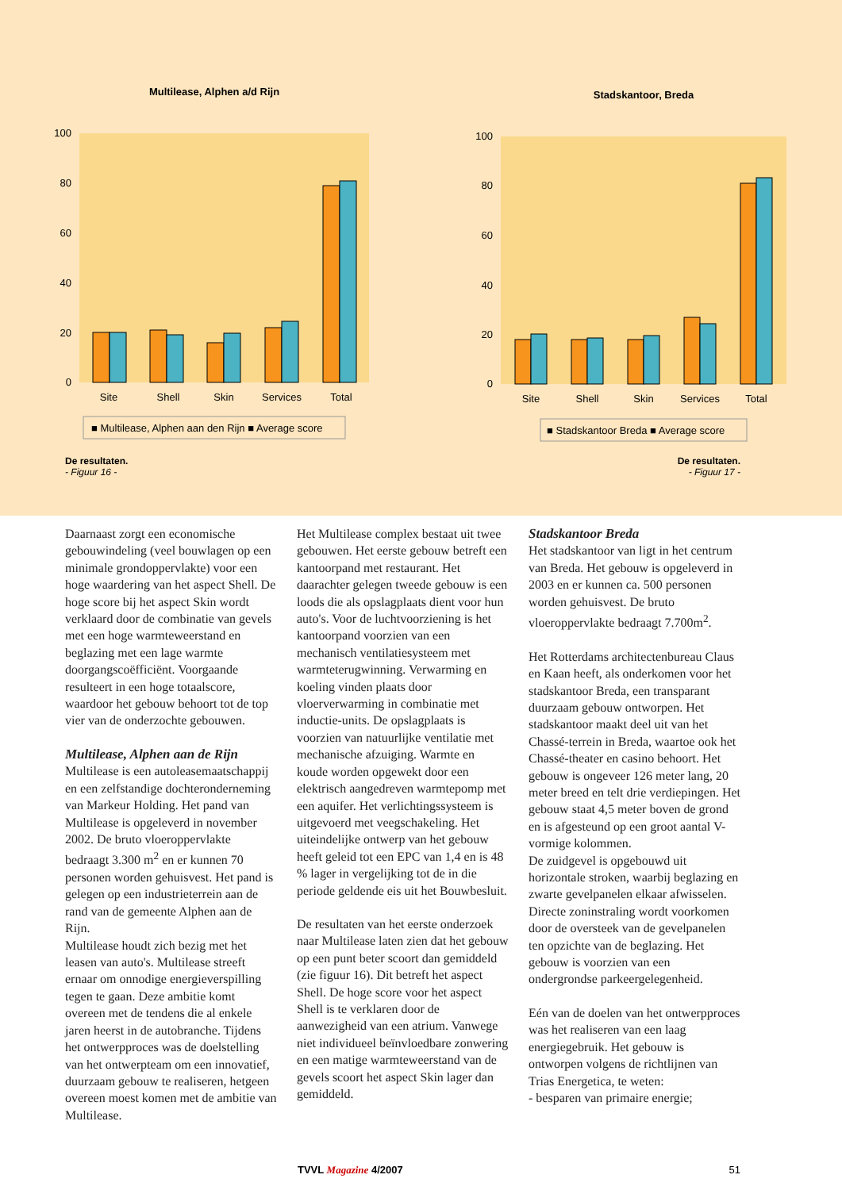Multilease, Alphen a/d Rijn
100
80
60
40
20
0
Site
Shell
Skin
Services
Total
■ Multilease, Alphen aan den Rijn ■ Average score
Stadskantoor, Breda
100
80
60
40
20
0
Site
Shell
Skin
Services
Total
■ Stadskantoor Breda ■ Average score
De resultaten.
- Figuur 16 -
De resultaten.
- Figuur 17 -
Daarnaast zorgt een economische gebouwindeling (veel bouwlagen op een minimale grondoppervlakte) voor een hoge waardering van het aspect Shell. De hoge score bij het aspect Skin wordt verklaard door de combinatie van gevels met een hoge warmteweerstand en beglazing met een lage warmte doorgangscoëfficiënt. Voorgaande resulteert in een hoge totaalscore, waardoor het gebouw behoort tot de top vier van de onderzochte gebouwen.
Multilease, Alphen aan de Rijn
Multilease is een autoleasemaatschappij en een zelfstandige dochteronderneming van Markeur Holding. Het pand van Multilease is opgeleverd in november 2002. De bruto vloeroppervlakte bedraagt 3.300 m<sup>2</sup> en er kunnen 70 personen worden gehuisvest. Het pand is gelegen op een industrieterrein aan de rand van de gemeente Alphen aan de Rijn.
Multilease houdt zich bezig met het leasen van auto's. Multilease streeft ernaar om onnodige energieverspilling tegen te gaan. Deze ambitie komt overeen met de tendens die al enkele jaren heerst in de autobranche. Tijdens het ontwerpproces was de doelstelling van het ontwerpteam om een innovatief, duurzaam gebouw te realiseren, hetgeen overeen moest komen met de ambitie van Multilease.
Het Multilease complex bestaat uit twee gebouwen. Het eerste gebouw betreft een kantoorpand met restaurant. Het daarachter gelegen tweede gebouw is een loods die als opslagplaats dient voor hun auto's. Voor de luchtvoorziening is het kantoorpand voorzien van een mechanisch ventilatiesysteem met warmteterugwinning. Verwarming en koeling vinden plaats door vloerverwarming in combinatie met inductie-units. De opslagplaats is voorzien van natuurlijke ventilatie met mechanische afzuiging. Warmte en koude worden opgewekt door een elektrisch aangedreven warmtepomp met een aquifer. Het verlichtingssysteem is uitgevoerd met veegschakeling. Het uiteindelijke ontwerp van het gebouw heeft geleid tot een EPC van 1,4 en is 48 % lager in vergelijking tot de in die periode geldende eis uit het Bouwbesluit.
De resultaten van het eerste onderzoek naar Multilease laten zien dat het gebouw op een punt beter scoort dan gemiddeld (zie figuur 16). Dit betreft het aspect Shell. De hoge score voor het aspect Shell is te verklaren door de aanwezigheid van een atrium. Vanwege niet individueel beïnvloedbare zonwering en een matige warmteweerstand van de gevels scoort het aspect Skin lager dan gemiddeld.
Stadskantoor Breda
Het stadskantoor van ligt in het centrum van Breda. Het gebouw is opgeleverd in 2003 en er kunnen ca. 500 personen worden gehuisvest. De bruto vloeroppervlakte bedraagt 7.700m<sup>2</sup>.
Het Rotterdams architectenbureau Claus en Kaan heeft, als onderkomen voor het stadskantoor Breda, een transparant duurzaam gebouw ontworpen. Het stadskantoor maakt deel uit van het Chassé-terrein in Breda, waartoe ook het Chassé-theater en casino behoort. Het gebouw is ongeveer 126 meter lang, 20 meter breed en telt drie verdiepingen. Het gebouw staat 4,5 meter boven de grond en is afgesteund op een groot aantal V-vormige kolommen.
De zuidgevel is opgebouwd uit horizontale stroken, waarbij beglazing en zwarte gevelpanelen elkaar afwisselen. Directe zoninstraling wordt voorkomen door de oversteek van de gevelpanelen ten opzichte van de beglazing. Het gebouw is voorzien van een ondergrondse parkeergelegenheid.
Eén van de doelen van het ontwerpproces was het realiseren van een laag energiegebruik. Het gebouw is ontworpen volgens de richtlijnen van Trias Energetica, te weten:
- besparen van primaire energie;
TVVL Magazine 4/2007 51